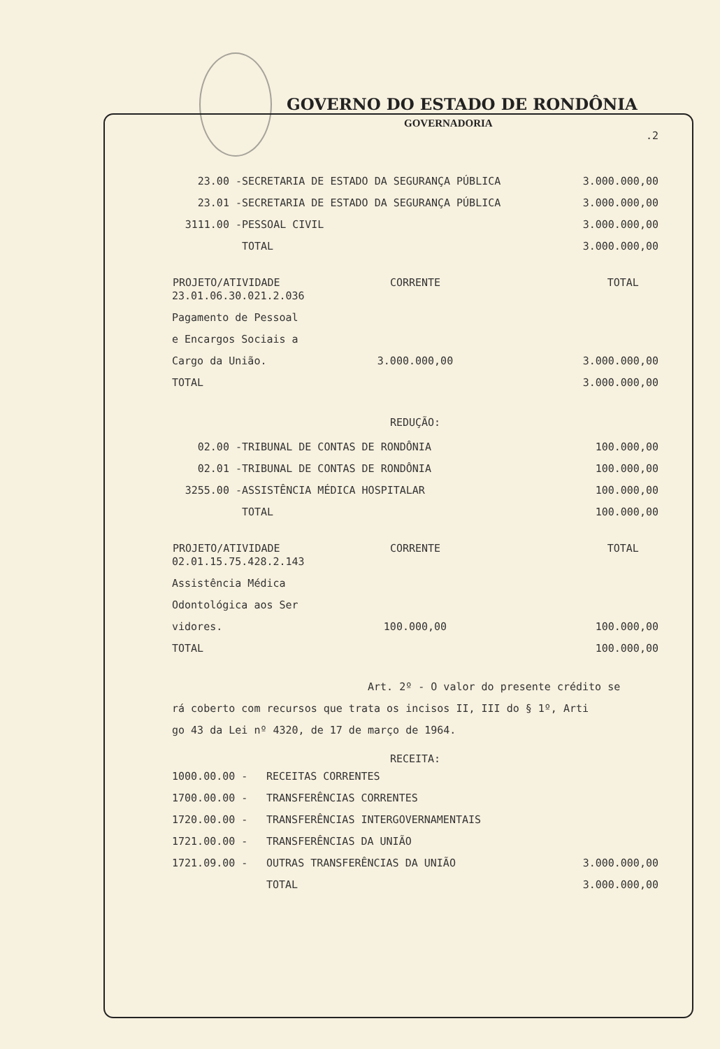GOVERNO DO ESTADO DE RONDÔNIA
GOVERNADORIA
.2
| 23.00 - | SECRETARIA DE ESTADO DA SEGURANÇA PÚBLICA | 3.000.000,00 |
| 23.01 - | SECRETARIA DE ESTADO DA SEGURANÇA PÚBLICA | 3.000.000,00 |
| 3111.00 - | PESSOAL CIVIL | 3.000.000,00 |
| | TOTAL | 3.000.000,00 |
| PROJETO/ATIVIDADE | CORRENTE | TOTAL |
| --- | --- | --- |
| 23.01.06.30.021.2.036 | | |
| Pagamento de Pessoal | | |
| e Encargos Sociais a | | |
| Cargo da União. | 3.000.000,00 | 3.000.000,00 |
| TOTAL | | 3.000.000,00 |
REDUÇÃO:
| 02.00 - | TRIBUNAL DE CONTAS DE RONDÔNIA | 100.000,00 |
| 02.01 - | TRIBUNAL DE CONTAS DE RONDÔNIA | 100.000,00 |
| 3255.00 - | ASSISTÊNCIA MÉDICA HOSPITALAR | 100.000,00 |
| | TOTAL | 100.000,00 |
| PROJETO/ATIVIDADE | CORRENTE | TOTAL |
| --- | --- | --- |
| 02.01.15.75.428.2.143 | | |
| Assistência Médica | | |
| Odontológica aos Ser | | |
| vidores. | 100.000,00 | 100.000,00 |
| TOTAL | | 100.000,00 |
Art. 2º - O valor do presente crédito se
rá coberto com recursos que trata os incisos II, III do § 1º, Arti
go 43 da Lei nº 4320, de 17 de março de 1964.
RECEITA:
| 1000.00.00 - | RECEITAS CORRENTES | |
| 1700.00.00 - | TRANSFERÊNCIAS CORRENTES | |
| 1720.00.00 - | TRANSFERÊNCIAS INTERGOVERNAMENTAIS | |
| 1721.00.00 - | TRANSFERÊNCIAS DA UNIÃO | |
| 1721.09.00 - | OUTRAS TRANSFERÊNCIAS DA UNIÃO | 3.000.000,00 |
| | TOTAL | 3.000.000,00 |